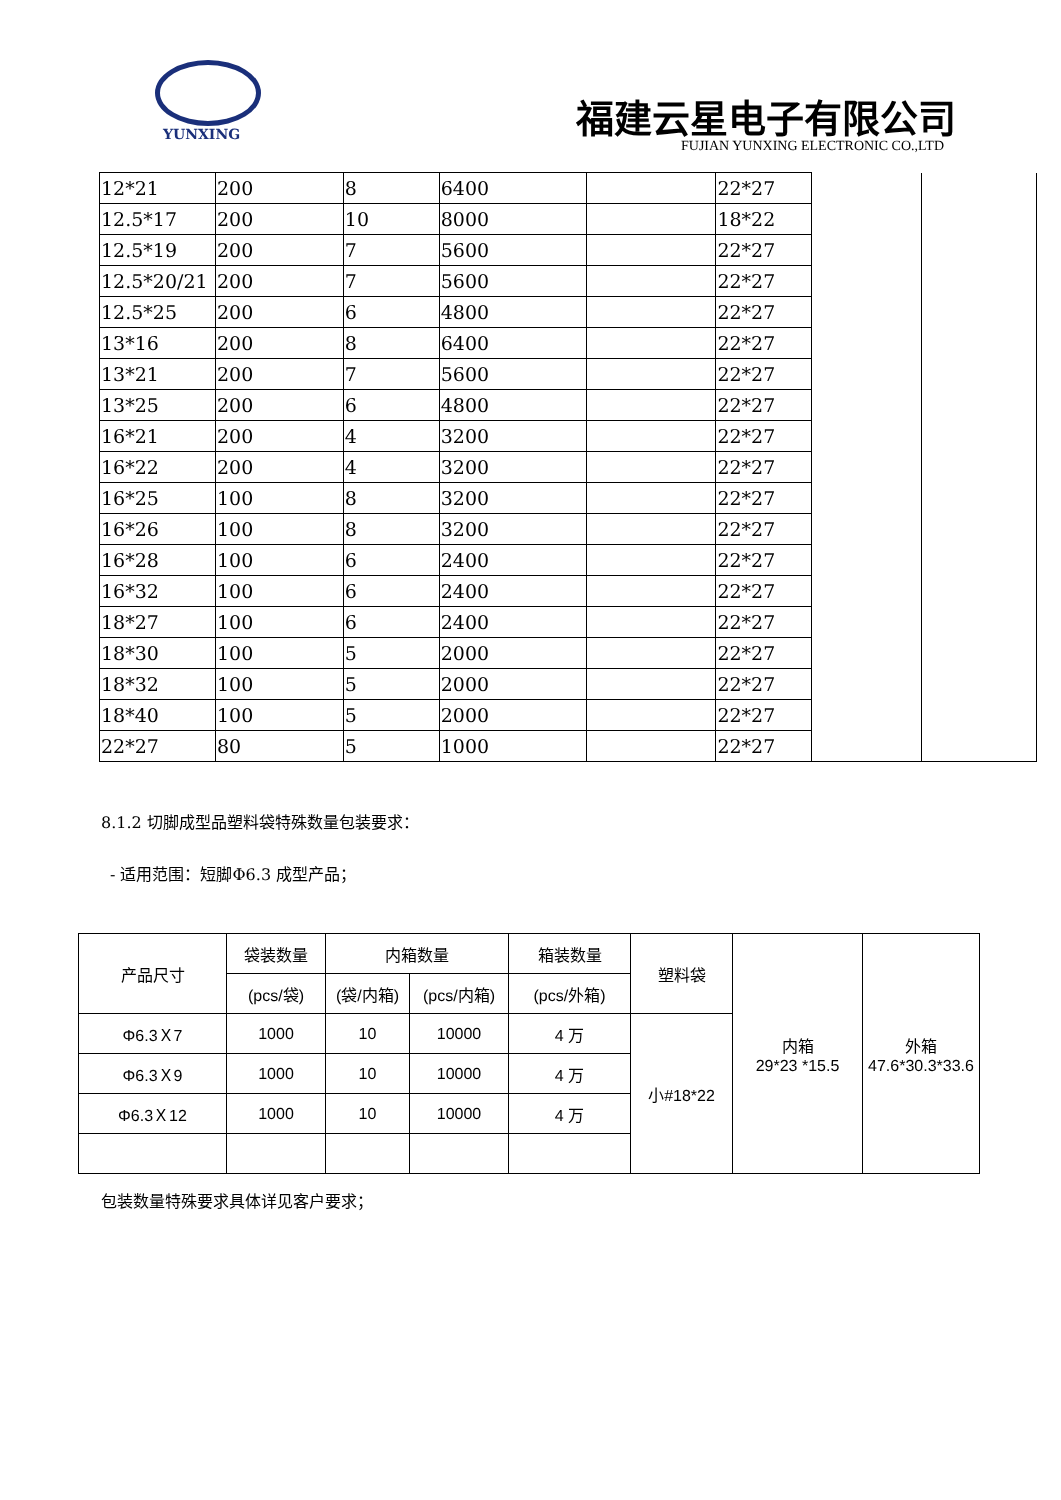YUNXING
福建云星电子有限公司
FUJIAN YUNXING ELECTRONIC CO.,LTD
| 12*21 | 200 | 8 | 6400 | | 22*27 | | |
| 12.5*17 | 200 | 10 | 8000 | | 18*22 | | |
| 12.5*19 | 200 | 7 | 5600 | | 22*27 | | |
| 12.5*20/21 | 200 | 7 | 5600 | | 22*27 | | |
| 12.5*25 | 200 | 6 | 4800 | | 22*27 | | |
| 13*16 | 200 | 8 | 6400 | | 22*27 | | |
| 13*21 | 200 | 7 | 5600 | | 22*27 | | |
| 13*25 | 200 | 6 | 4800 | | 22*27 | | |
| 16*21 | 200 | 4 | 3200 | | 22*27 | | |
| 16*22 | 200 | 4 | 3200 | | 22*27 | | |
| 16*25 | 100 | 8 | 3200 | | 22*27 | | |
| 16*26 | 100 | 8 | 3200 | | 22*27 | | |
| 16*28 | 100 | 6 | 2400 | | 22*27 | | |
| 16*32 | 100 | 6 | 2400 | | 22*27 | | |
| 18*27 | 100 | 6 | 2400 | | 22*27 | | |
| 18*30 | 100 | 5 | 2000 | | 22*27 | | |
| 18*32 | 100 | 5 | 2000 | | 22*27 | | |
| 18*40 | 100 | 5 | 2000 | | 22*27 | | |
| 22*27 | 80 | 5 | 1000 | | 22*27 | | |
8.1.2 切脚成型品塑料袋特殊数量包装要求：
- 适用范围：短脚Φ6.3 成型产品；
| 产品尺寸 | 袋装数量 | 内箱数量 | | 箱装数量 | 塑料袋 | 内箱 29*23 *15.5 | 外箱 47.6*30.3*33.6 |
| | (pcs/袋) | (袋/内箱) | (pcs/内箱) | (pcs/外箱) | | | |
| Φ6.3Ｘ7 | 1000 | 10 | 10000 | 4 万 | 小#18*22 | | |
| Φ6.3Ｘ9 | 1000 | 10 | 10000 | 4 万 | | | |
| Φ6.3Ｘ12 | 1000 | 10 | 10000 | 4 万 | | | |
包装数量特殊要求具体详见客户要求；